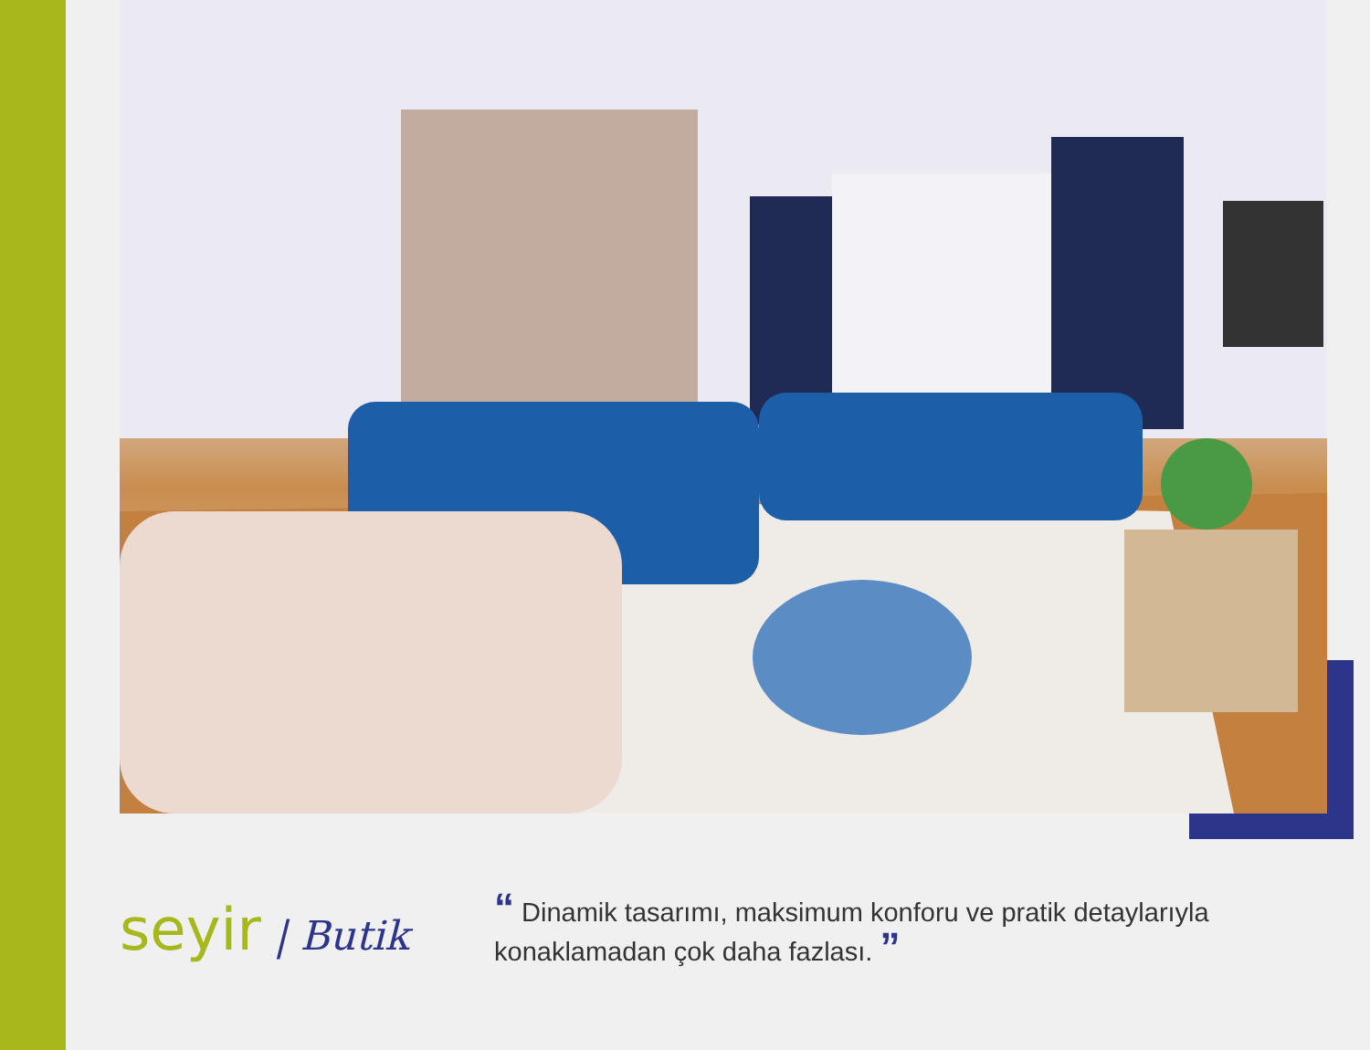seyir | Butik
“ Dinamik tasarımı, maksimum konforu ve pratik detaylarıyla
konaklamadan çok daha fazlası. ”